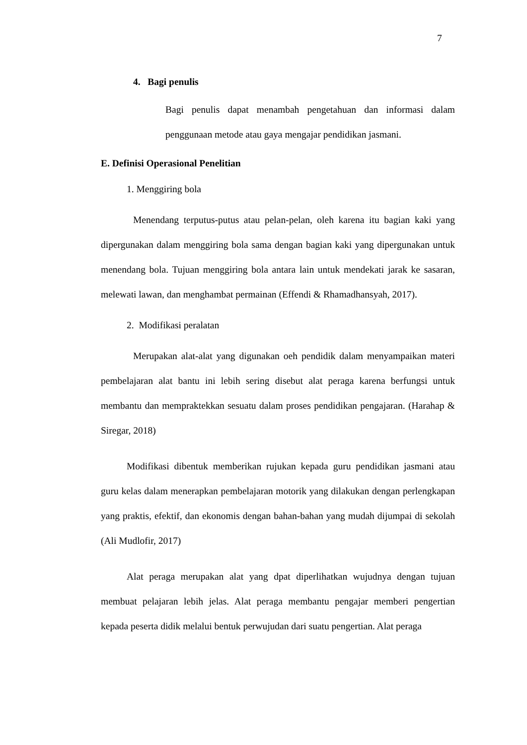7
4. Bagi penulis
Bagi penulis dapat menambah pengetahuan dan informasi dalam penggunaan metode atau gaya mengajar pendidikan jasmani.
E. Definisi Operasional Penelitian
1. Menggiring bola
Menendang terputus-putus atau pelan-pelan, oleh karena itu bagian kaki yang dipergunakan dalam menggiring bola sama dengan bagian kaki yang dipergunakan untuk menendang bola. Tujuan menggiring bola antara lain untuk mendekati jarak ke sasaran, melewati lawan, dan menghambat permainan (Effendi & Rhamadhansyah, 2017).
2. Modifikasi peralatan
Merupakan alat-alat yang digunakan oeh pendidik dalam menyampaikan materi pembelajaran alat bantu ini lebih sering disebut alat peraga karena berfungsi untuk membantu dan mempraktekkan sesuatu dalam proses pendidikan pengajaran. (Harahap & Siregar, 2018)
Modifikasi dibentuk memberikan rujukan kepada guru pendidikan jasmani atau guru kelas dalam menerapkan pembelajaran motorik yang dilakukan dengan perlengkapan yang praktis, efektif, dan ekonomis dengan bahan-bahan yang mudah dijumpai di sekolah (Ali Mudlofir, 2017)
Alat peraga merupakan alat yang dpat diperlihatkan wujudnya dengan tujuan membuat pelajaran lebih jelas. Alat peraga membantu pengajar memberi pengertian kepada peserta didik melalui bentuk perwujudan dari suatu pengertian. Alat peraga